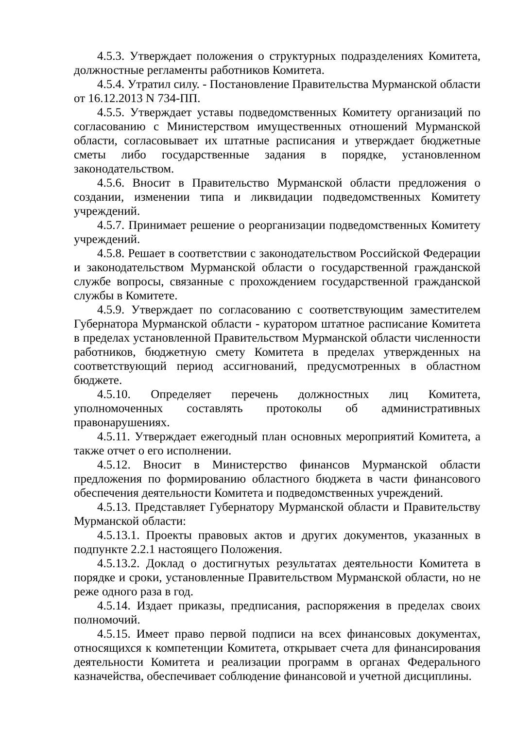4.5.3. Утверждает положения о структурных подразделениях Комитета, должностные регламенты работников Комитета.
4.5.4. Утратил силу. - Постановление Правительства Мурманской области от 16.12.2013 N 734-ПП.
4.5.5. Утверждает уставы подведомственных Комитету организаций по согласованию с Министерством имущественных отношений Мурманской области, согласовывает их штатные расписания и утверждает бюджетные сметы либо государственные задания в порядке, установленном законодательством.
4.5.6. Вносит в Правительство Мурманской области предложения о создании, изменении типа и ликвидации подведомственных Комитету учреждений.
4.5.7. Принимает решение о реорганизации подведомственных Комитету учреждений.
4.5.8. Решает в соответствии с законодательством Российской Федерации и законодательством Мурманской области о государственной гражданской службе вопросы, связанные с прохождением государственной гражданской службы в Комитете.
4.5.9. Утверждает по согласованию с соответствующим заместителем Губернатора Мурманской области - куратором штатное расписание Комитета в пределах установленной Правительством Мурманской области численности работников, бюджетную смету Комитета в пределах утвержденных на соответствующий период ассигнований, предусмотренных в областном бюджете.
4.5.10. Определяет перечень должностных лиц Комитета, уполномоченных составлять протоколы об административных правонарушениях.
4.5.11. Утверждает ежегодный план основных мероприятий Комитета, а также отчет о его исполнении.
4.5.12. Вносит в Министерство финансов Мурманской области предложения по формированию областного бюджета в части финансового обеспечения деятельности Комитета и подведомственных учреждений.
4.5.13. Представляет Губернатору Мурманской области и Правительству Мурманской области:
4.5.13.1. Проекты правовых актов и других документов, указанных в подпункте 2.2.1 настоящего Положения.
4.5.13.2. Доклад о достигнутых результатах деятельности Комитета в порядке и сроки, установленные Правительством Мурманской области, но не реже одного раза в год.
4.5.14. Издает приказы, предписания, распоряжения в пределах своих полномочий.
4.5.15. Имеет право первой подписи на всех финансовых документах, относящихся к компетенции Комитета, открывает счета для финансирования деятельности Комитета и реализации программ в органах Федерального казначейства, обеспечивает соблюдение финансовой и учетной дисциплины.